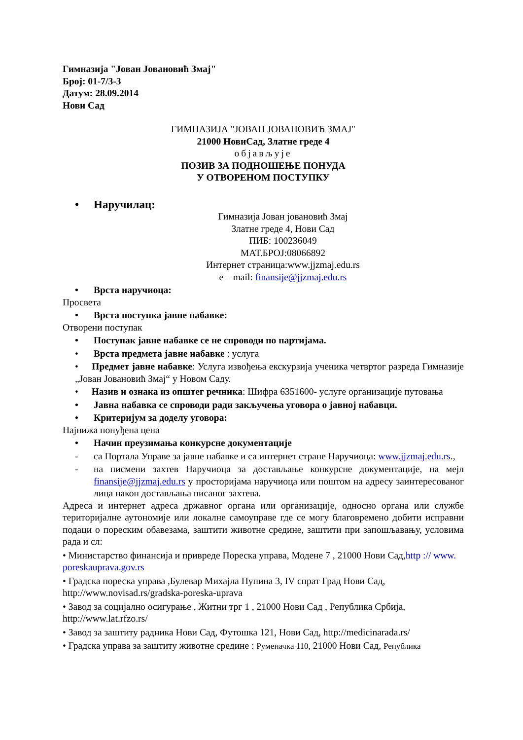Гимназија "Јован Јовановић Змај"
Број: 01-7/3-3
Датум: 28.09.2014
Нови Сад
ГИМНАЗИЈА "ЈОВАН ЈОВАНОВИЋ ЗМАЈ"
21000 НовиСад, Златне греде 4
објављује
ПОЗИВ ЗА ПОДНОШЕЊЕ ПОНУДА
У ОТВОРЕНОМ ПОСТУПКУ
• Наручилац:
Гимназија Јован јовановић Змај
Златне греде 4, Нови Сад
ПИБ: 100236049
МАТ.БРОЈ:08066892
Интернет страница:www.jjzmaj.edu.rs
e – mail: finansije@jjzmaj.edu.rs
• Врста наручиоца:
Просвета
• Врста поступка јавне набавке:
Отворени поступак
• Поступак јавне набавке се не спроводи по партијама.
• Врста предмета јавне набавке : услуга
• Предмет јавне набавке: Услуга извођења екскурзија ученика четвртог разреда Гимназије „Јован Јовановић Змај“ у Новом Саду.
• Назив и ознака из општег речника: Шифра 6351600- услуге организације путовања
• Јавна набавка се спроводи ради закључења уговора о јавној набавци.
• Критеријум за доделу уговора:
Најнижа понуђена цена
• Начин преузимања конкурсне документације
- са Портала Управе за јавне набавке и са интернет стране Наручиоца: www.jjzmaj.edu.rs.,
- на писмени захтев Наручиоца за достављање конкурсне документације, на мејл finansije@jjzmaj.edu.rs у просторијама наручиоца или поштом на адресу заинтересованог лица након достављања писаног захтева.
Адреса и интернет адреса државног органа или организације, односно органа или службе територијалне аутономије или локалне самоуправе где се могу благовремено добити исправни подаци о пореским обавезама, заштити животне средине, заштити при запошљавању, условима рада и сл:
• Министарство финансија и привреде Пореска управа, Модене 7 , 21000 Нови Сад,http :// www. poreskauprava.gov.rs
• Градска пореска управа ,Булевар Михајла Пупина 3, IV спрат Град Нови Сад, http://www.novisad.rs/gradska-poreska-uprava
• Завод за социјално осигурање , Житни трг 1 , 21000 Нови Сад , Република Србија, http://www.lat.rfzo.rs/
• Завод за заштиту радника Нови Сад, Футошка 121, Нови Сад, http://medicinarada.rs/
• Градска управа за заштиту животне средине : Руменачка 110, 21000 Нови Сад, Република